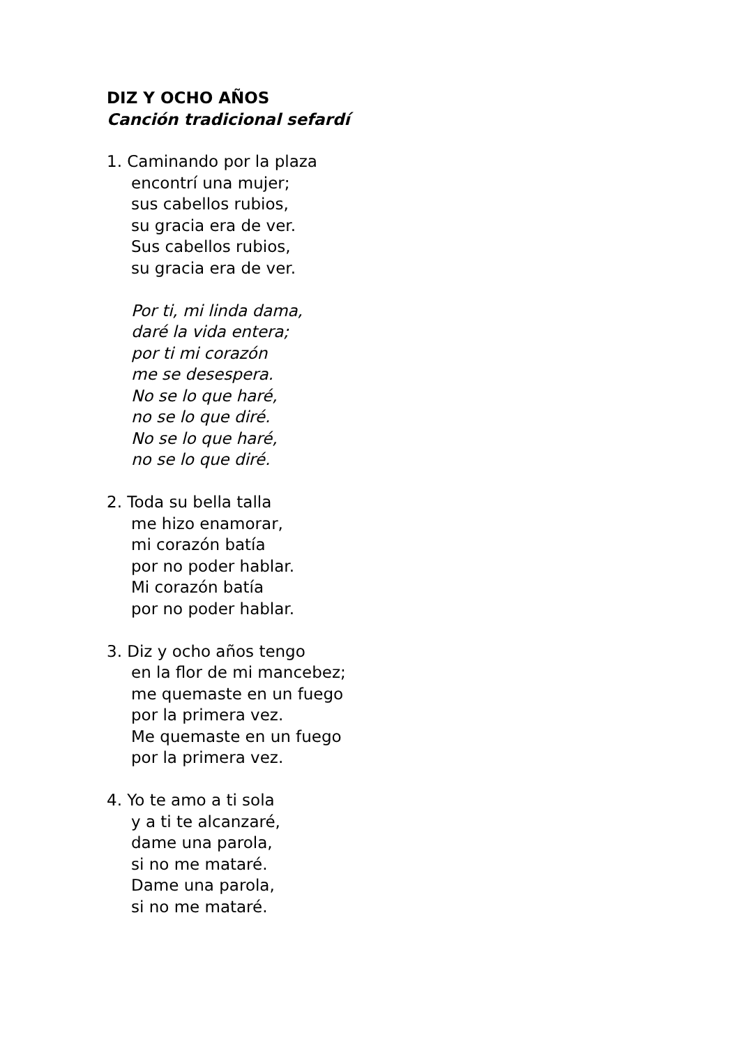DIZ Y OCHO AÑOS
Canción tradicional sefardí
1. Caminando por la plaza
encontrí una mujer;
sus cabellos rubios,
su gracia era de ver.
Sus cabellos rubios,
su gracia era de ver.
Por ti, mi linda dama,
daré la vida entera;
por ti mi corazón
me se desespera.
No se lo que haré,
no se lo que diré.
No se lo que haré,
no se lo que diré.
2. Toda su bella talla
me hizo enamorar,
mi corazón batía
por no poder hablar.
Mi corazón batía
por no poder hablar.
3. Diz y ocho años tengo
en la flor de mi mancebez;
me quemaste en un fuego
por la primera vez.
Me quemaste en un fuego
por la primera vez.
4. Yo te amo a ti sola
y a ti te alcanzaré,
dame una parola,
si no me mataré.
Dame una parola,
si no me mataré.